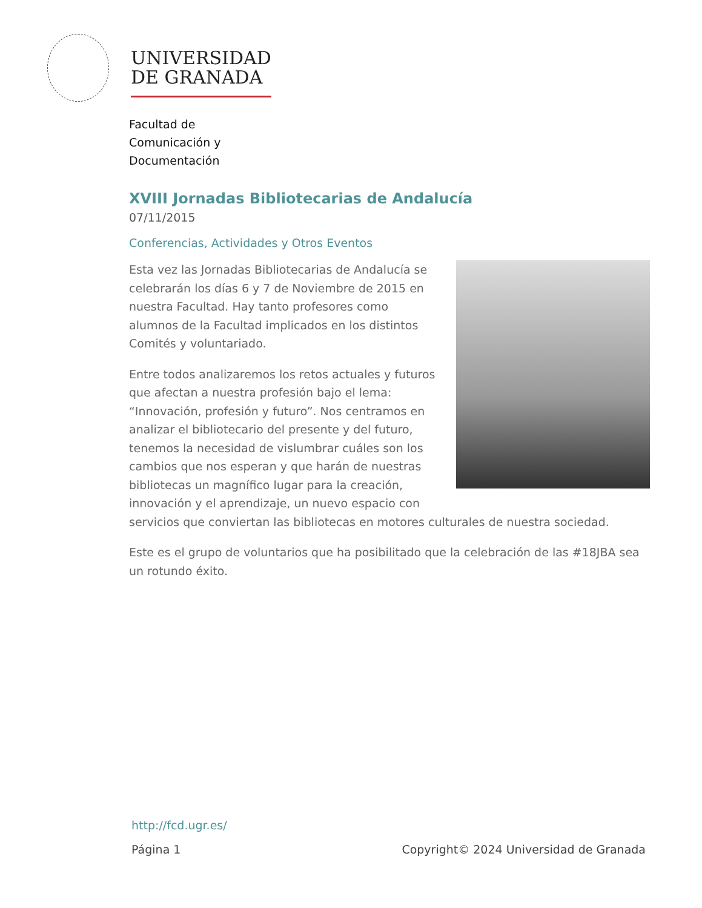UNIVERSIDAD
DE GRANADA
Facultad de
Comunicación y
Documentación
XVIII Jornadas Bibliotecarias de Andalucía
07/11/2015
Conferencias, Actividades y Otros Eventos
Esta vez las Jornadas Bibliotecarias de Andalucía se celebrarán los días 6 y 7 de Noviembre de 2015 en nuestra Facultad. Hay tanto profesores como alumnos de la Facultad implicados en los distintos Comités y voluntariado.
Entre todos analizaremos los retos actuales y futuros que afectan a nuestra profesión bajo el lema: “Innovación, profesión y futuro”. Nos centramos en analizar el bibliotecario del presente y del futuro, tenemos la necesidad de vislumbrar cuáles son los cambios que nos esperan y que harán de nuestras bibliotecas un magnífico lugar para la creación, innovación y el aprendizaje, un nuevo espacio con servicios que conviertan las bibliotecas en motores culturales de nuestra sociedad.
Este es el grupo de voluntarios que ha posibilitado que la celebración de las #18JBA sea un rotundo éxito.
http://fcd.ugr.es/
Página 1 Copyright© 2024 Universidad de Granada